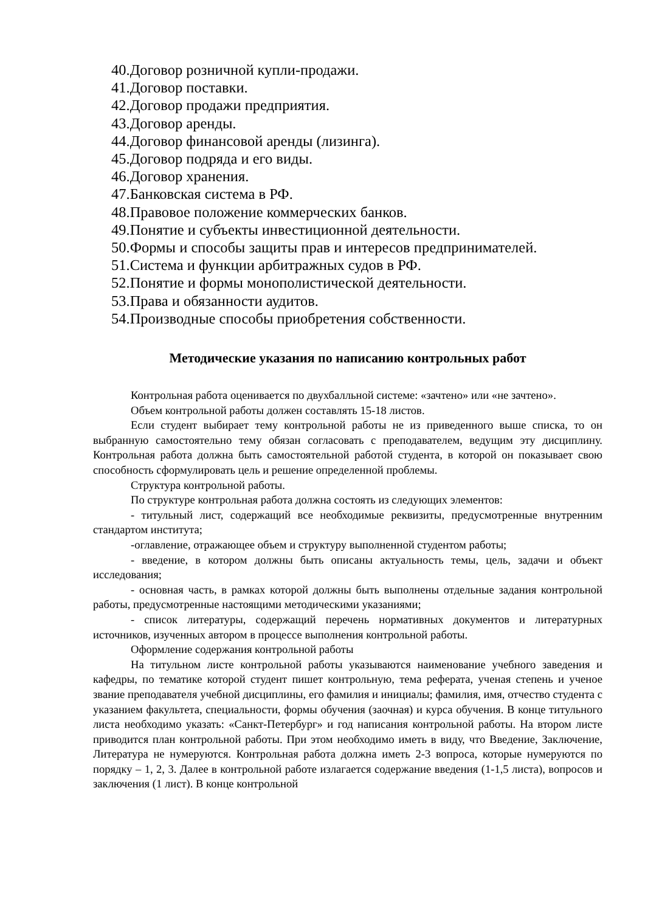40.Договор розничной купли-продажи.
41.Договор поставки.
42.Договор продажи предприятия.
43.Договор аренды.
44.Договор финансовой аренды (лизинга).
45.Договор подряда и его виды.
46.Договор хранения.
47.Банковская система в РФ.
48.Правовое положение коммерческих банков.
49.Понятие и субъекты инвестиционной деятельности.
50.Формы и способы защиты прав и интересов предпринимателей.
51.Система и функции арбитражных судов в РФ.
52.Понятие и формы монополистической деятельности.
53.Права и обязанности аудитов.
54.Производные способы приобретения собственности.
Методические указания по написанию контрольных работ
Контрольная работа оценивается по двухбалльной системе: «зачтено» или «не зачтено».
Объем контрольной работы должен составлять 15-18 листов.
Если студент выбирает тему контрольной работы не из приведенного выше списка, то он выбранную самостоятельно тему обязан согласовать с преподавателем, ведущим эту дисциплину. Контрольная работа должна быть самостоятельной работой студента, в которой он показывает свою способность сформулировать цель и решение определенной проблемы.
Структура контрольной работы.
По структуре контрольная работа должна состоять из следующих элементов:
- титульный лист, содержащий все необходимые реквизиты, предусмотренные внутренним стандартом института;
-оглавление, отражающее объем и структуру выполненной студентом работы;
- введение, в котором должны быть описаны актуальность темы, цель, задачи и объект исследования;
- основная часть, в рамках которой должны быть выполнены отдельные задания контрольной работы, предусмотренные настоящими методическими указаниями;
- список литературы, содержащий перечень нормативных документов и литературных источников, изученных автором в процессе выполнения контрольной работы.
Оформление содержания контрольной работы
На титульном листе контрольной работы указываются наименование учебного заведения и кафедры, по тематике которой студент пишет контрольную, тема реферата, ученая степень и ученое звание преподавателя учебной дисциплины, его фамилия и инициалы; фамилия, имя, отчество студента с указанием факультета, специальности, формы обучения (заочная) и курса обучения. В конце титульного листа необходимо указать: «Санкт-Петербург» и год написания контрольной работы. На втором листе приводится план контрольной работы. При этом необходимо иметь в виду, что Введение, Заключение, Литература не нумеруются. Контрольная работа должна иметь 2-3 вопроса, которые нумеруются по порядку – 1, 2, 3. Далее в контрольной работе излагается содержание введения (1-1,5 листа), вопросов и заключения (1 лист). В конце контрольной